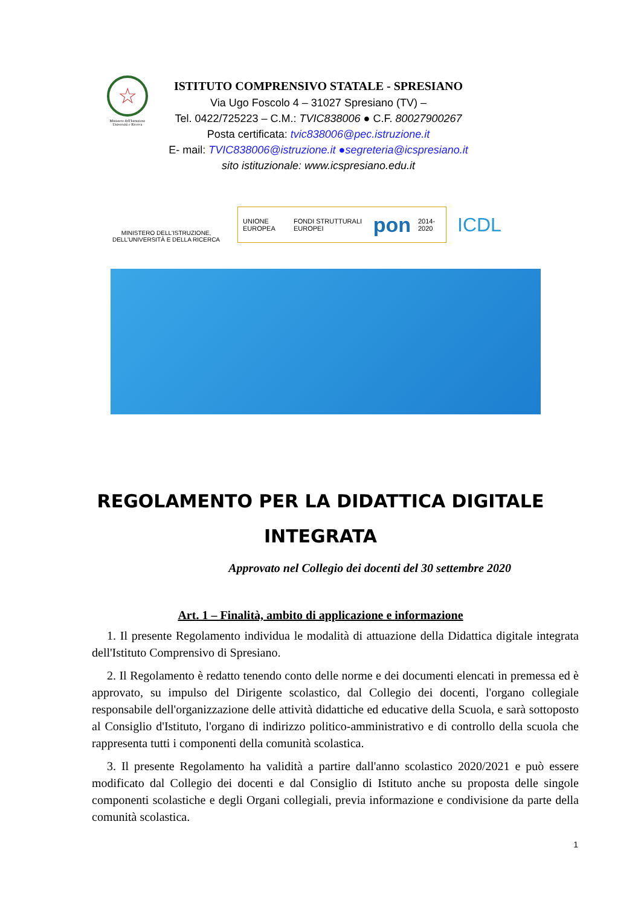☆
Ministero dell'Istruzione Università e Ricerca
ISTITUTO COMPRENSIVO STATALE - SPRESIANO
Via Ugo Foscolo 4 – 31027 Spresiano (TV) –
Tel. 0422/725223 – C.M.: TVIC838006 ● C.F. 80027900267
Posta certificata: tvic838006@pec.istruzione.it
E- mail: TVIC838006@istruzione.it ●segreteria@icspresiano.it
sito istituzionale: www.icspresiano.edu.it
MINISTERO DELL'ISTRUZIONE,
DELL'UNIVERSITÀ E DELLA RICERCA
UNIONE EUROPEA FONDI STRUTTURALI EUROPEI pon 2014-2020
ICDL
REGOLAMENTO PER LA DIDATTICA DIGITALE
INTEGRATA
Approvato nel Collegio dei docenti del 30 settembre 2020
Art. 1 – Finalità, ambito di applicazione e informazione
1. Il presente Regolamento individua le modalità di attuazione della Didattica digitale integrata dell'Istituto Comprensivo di Spresiano.
2. Il Regolamento è redatto tenendo conto delle norme e dei documenti elencati in premessa ed è approvato, su impulso del Dirigente scolastico, dal Collegio dei docenti, l'organo collegiale responsabile dell'organizzazione delle attività didattiche ed educative della Scuola, e sarà sottoposto al Consiglio d'Istituto, l'organo di indirizzo politico-amministrativo e di controllo della scuola che rappresenta tutti i componenti della comunità scolastica.
3. Il presente Regolamento ha validità a partire dall'anno scolastico 2020/2021 e può essere modificato dal Collegio dei docenti e dal Consiglio di Istituto anche su proposta delle singole componenti scolastiche e degli Organi collegiali, previa informazione e condivisione da parte della comunità scolastica.
1